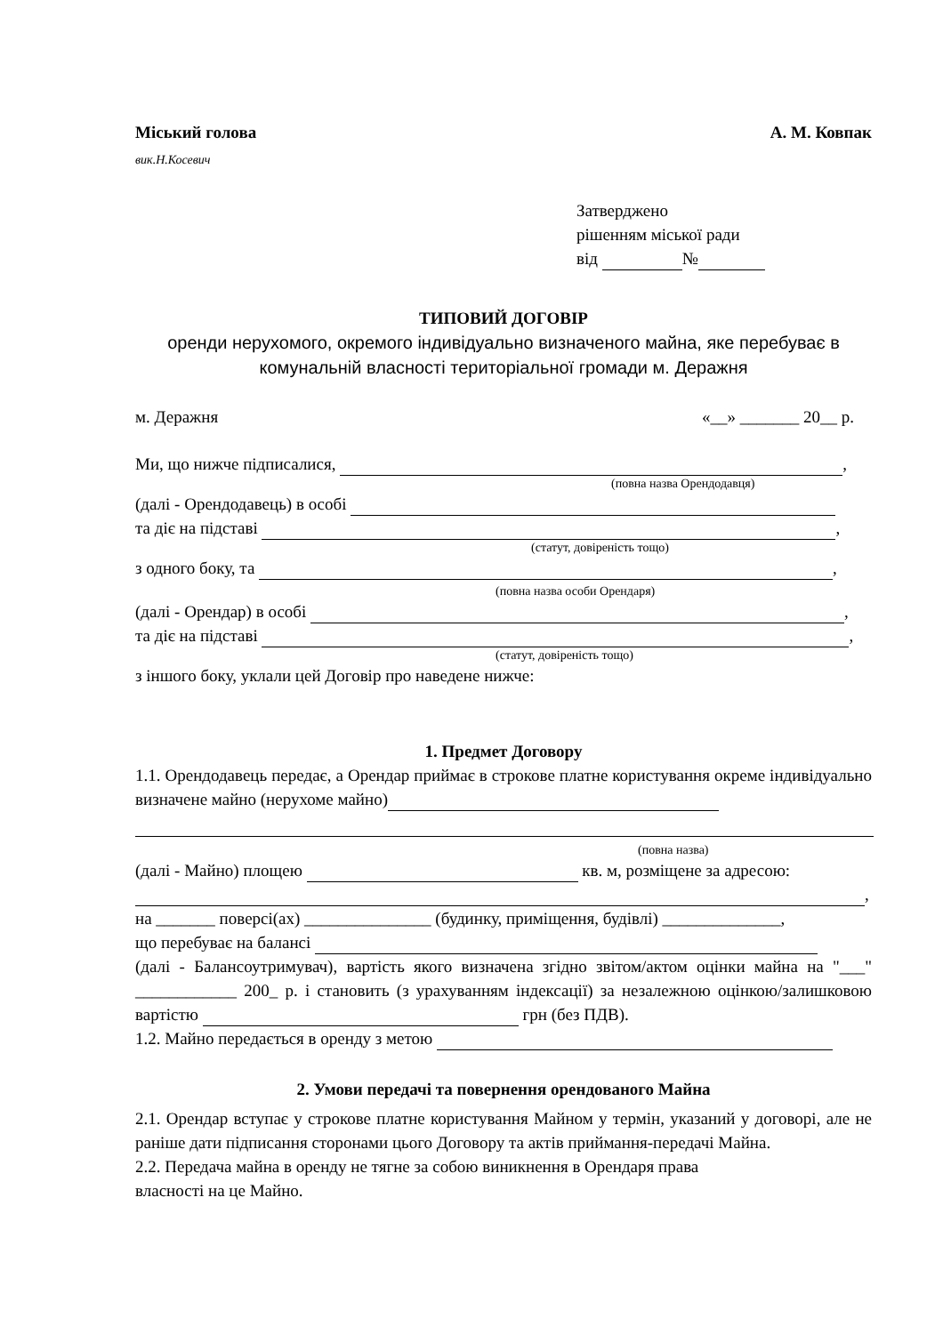Міський голова А. М. Ковпак
вик.Н.Косевич
Затверджено
рішенням міської ради
від №
ТИПОВИЙ ДОГОВІР
оренди нерухомого, окремого індивідуально визначеного майна, яке перебуває в комунальній власності територіальної громади м. Деражня
м. Деражня «__» _______ 20__ р.
Ми, що нижче підписалися, ,
(повна назва Орендодавця)
(далі - Орендодавець) в особі
та діє на підставі ,
(статут, довіреність тощо)
з одного боку, та ,
(повна назва особи Орендаря)
(далі - Орендар) в особі ,
та діє на підставі ,
(статут, довіреність тощо)
з іншого боку, уклали цей Договір про наведене нижче:
1. Предмет Договору
1.1. Орендодавець передає, а Орендар приймає в строкове платне користування окреме індивідуально визначене майно (нерухоме майно)
(повна назва)
(далі - Майно) площею кв. м, розміщене за адресою:
,
на _______ поверсі(ах) _______________ (будинку, приміщення, будівлі) ______________,
що перебуває на балансі
(далі - Балансоутримувач), вартість якого визначена згідно звітом/актом оцінки майна на "___" ____________ 200_ р. і становить (з урахуванням індексації) за незалежною оцінкою/залишковою вартістю грн (без ПДВ).
1.2. Майно передається в оренду з метою
2. Умови передачі та повернення орендованого Майна
2.1. Орендар вступає у строкове платне користування Майном у термін, указаний у договорі, але не раніше дати підписання сторонами цього Договору та актів приймання-передачі Майна.
2.2. Передача майна в оренду не тягне за собою виникнення в Орендаря права
власності на це Майно.